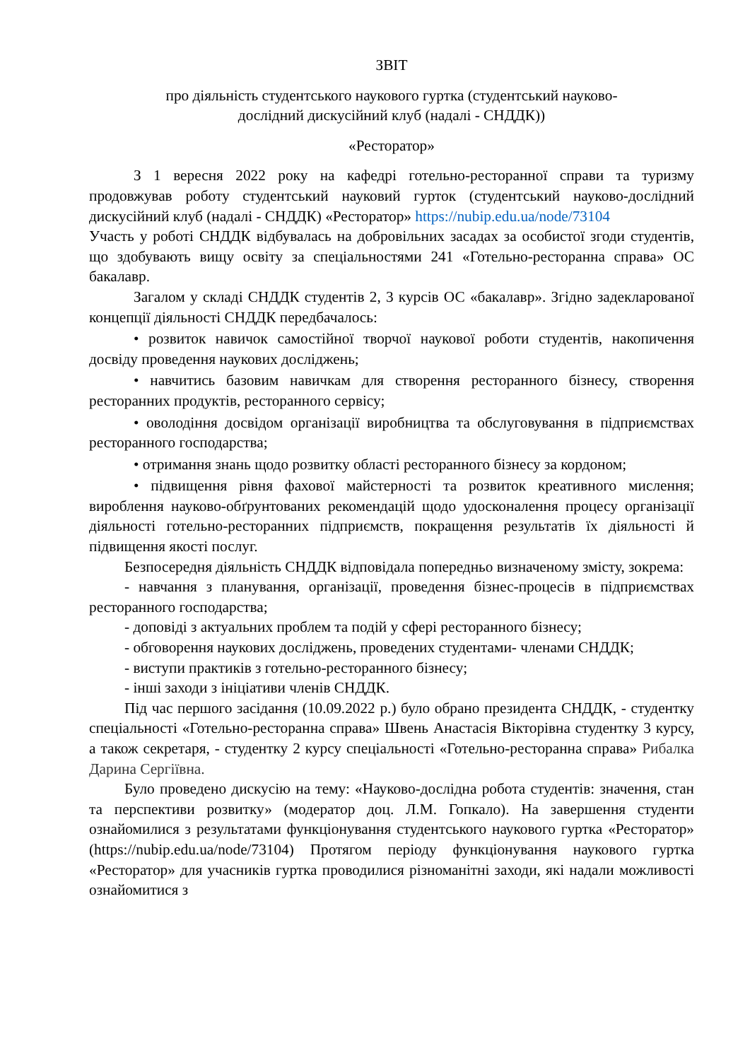ЗВІТ
про діяльність студентського наукового гуртка (студентський науково-
дослідний дискусійний клуб (надалі - СНДДК))
«Ресторатор»
З 1 вересня 2022 року на кафедрі готельно-ресторанної справи та туризму продовжував роботу студентський науковий гурток (студентський науково-дослідний дискусійний клуб (надалі - СНДДК) «Ресторатор» https://nubip.edu.ua/node/73104
Участь у роботі СНДДК відбувалась на добровільних засадах за особистої згоди студентів, що здобувають вищу освіту за спеціальностями 241 «Готельно-ресторанна справа» ОС бакалавр.
Загалом у складі СНДДК студентів 2, 3 курсів ОС «бакалавр». Згідно задекларованої концепції діяльності СНДДК передбачалось:
• розвиток навичок самостійної творчої наукової роботи студентів, накопичення досвіду проведення наукових досліджень;
• навчитись базовим навичкам для створення ресторанного бізнесу, створення ресторанних продуктів, ресторанного сервісу;
• оволодіння досвідом організації виробництва та обслуговування в підприємствах ресторанного господарства;
• отримання знань щодо розвитку області ресторанного бізнесу за кордоном;
• підвищення рівня фахової майстерності та розвиток креативного мислення; вироблення науково-обґрунтованих рекомендацій щодо удосконалення процесу організації діяльності готельно-ресторанних підприємств, покращення результатів їх діяльності й підвищення якості послуг.
Безпосередня діяльність СНДДК відповідала попередньо визначеному змісту, зокрема:
- навчання з планування, організації, проведення бізнес-процесів в підприємствах ресторанного господарства;
- доповіді з актуальних проблем та подій у сфері ресторанного бізнесу;
- обговорення наукових досліджень, проведених студентами- членами СНДДК;
- виступи практиків з готельно-ресторанного бізнесу;
- інші заходи з ініціативи членів СНДДК.
Під час першого засідання (10.09.2022 р.) було обрано президента СНДДК, - студентку спеціальності «Готельно-ресторанна справа» Швень Анастасія Вікторівна студентку 3 курсу, а також секретаря, - студентку 2 курсу спеціальності «Готельно-ресторанна справа» Рибалка Дарина Сергіївна.
Було проведено дискусію на тему: «Науково-дослідна робота студентів: значення, стан та перспективи розвитку» (модератор доц. Л.М. Гопкало). На завершення студенти ознайомилися з результатами функціонування студентського наукового гуртка «Ресторатор» (https://nubip.edu.ua/node/73104) Протягом періоду функціонування наукового гуртка «Ресторатор» для учасників гуртка проводилися різноманітні заходи, які надали можливості ознайомитися з